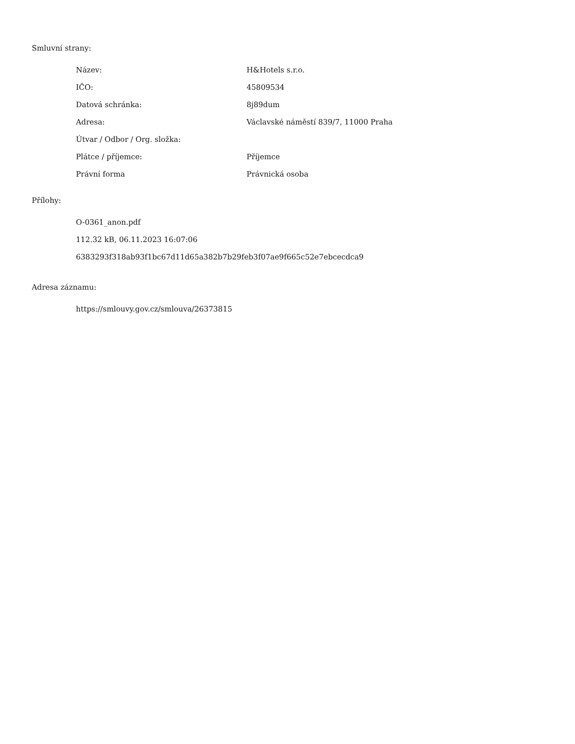Smluvní strany:
| Název: | H&Hotels s.r.o. |
| IČO: | 45809534 |
| Datová schránka: | 8j89dum |
| Adresa: | Václavské náměstí 839/7, 11000 Praha |
| Útvar / Odbor / Org. složka: | |
| Plátce / příjemce: | Příjemce |
| Právní forma | Právnická osoba |
Přílohy:
O-0361_anon.pdf
112.32 kB, 06.11.2023 16:07:06
6383293f318ab93f1bc67d11d65a382b7b29feb3f07ae9f665c52e7ebcecdca9
Adresa záznamu:
https://smlouvy.gov.cz/smlouva/26373815